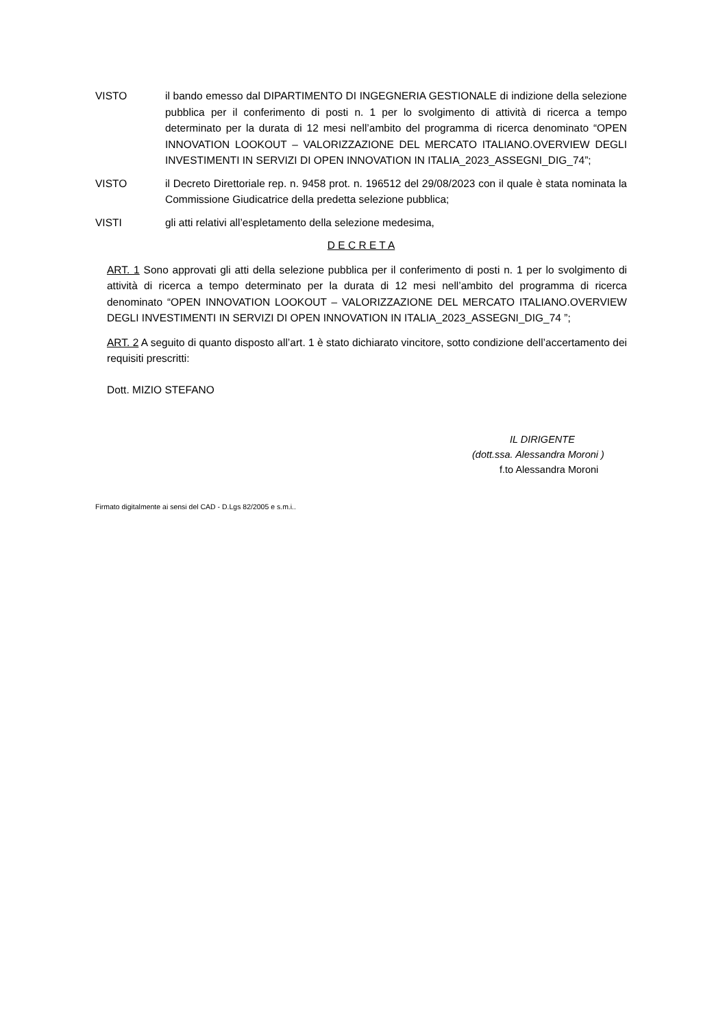VISTO il bando emesso dal DIPARTIMENTO DI INGEGNERIA GESTIONALE di indizione della selezione pubblica per il conferimento di posti n. 1 per lo svolgimento di attività di ricerca a tempo determinato per la durata di 12 mesi nell’ambito del programma di ricerca denominato “OPEN INNOVATION LOOKOUT – VALORIZZAZIONE DEL MERCATO ITALIANO.OVERVIEW DEGLI INVESTIMENTI IN SERVIZI DI OPEN INNOVATION IN ITALIA_2023_ASSEGNI_DIG_74”;
VISTO il Decreto Direttoriale rep. n. 9458 prot. n. 196512 del 29/08/2023 con il quale è stata nominata la Commissione Giudicatrice della predetta selezione pubblica;
VISTI gli atti relativi all’espletamento della selezione medesima,
D E C R E T A
ART. 1 Sono approvati gli atti della selezione pubblica per il conferimento di posti n. 1 per lo svolgimento di attività di ricerca a tempo determinato per la durata di 12 mesi nell’ambito del programma di ricerca denominato “OPEN INNOVATION LOOKOUT – VALORIZZAZIONE DEL MERCATO ITALIANO.OVERVIEW DEGLI INVESTIMENTI IN SERVIZI DI OPEN INNOVATION IN ITALIA_2023_ASSEGNI_DIG_74 ”;
ART. 2 A seguito di quanto disposto all’art. 1 è stato dichiarato vincitore, sotto condizione dell’accertamento dei requisiti prescritti:
Dott. MIZIO STEFANO
IL DIRIGENTE
(dott.ssa. Alessandra Moroni )
f.to Alessandra Moroni
Firmato digitalmente ai sensi del CAD - D.Lgs 82/2005 e s.m.i..